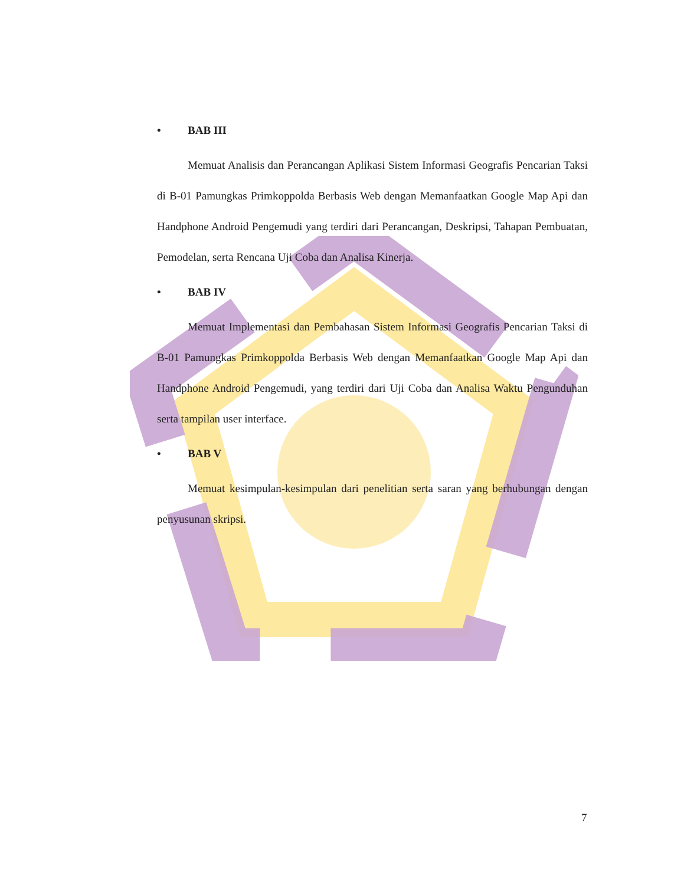• BAB III
Memuat Analisis dan Perancangan Aplikasi Sistem Informasi Geografis Pencarian Taksi di B-01 Pamungkas Primkoppolda Berbasis Web dengan Memanfaatkan Google Map Api dan Handphone Android Pengemudi yang terdiri dari Perancangan, Deskripsi, Tahapan Pembuatan, Pemodelan, serta Rencana Uji Coba dan Analisa Kinerja.
• BAB IV
Memuat Implementasi dan Pembahasan Sistem Informasi Geografis Pencarian Taksi di B-01 Pamungkas Primkoppolda Berbasis Web dengan Memanfaatkan Google Map Api dan Handphone Android Pengemudi, yang terdiri dari Uji Coba dan Analisa Waktu Pengunduhan serta tampilan user interface.
• BAB V
Memuat kesimpulan-kesimpulan dari penelitian serta saran yang berhubungan dengan penyusunan skripsi.
7